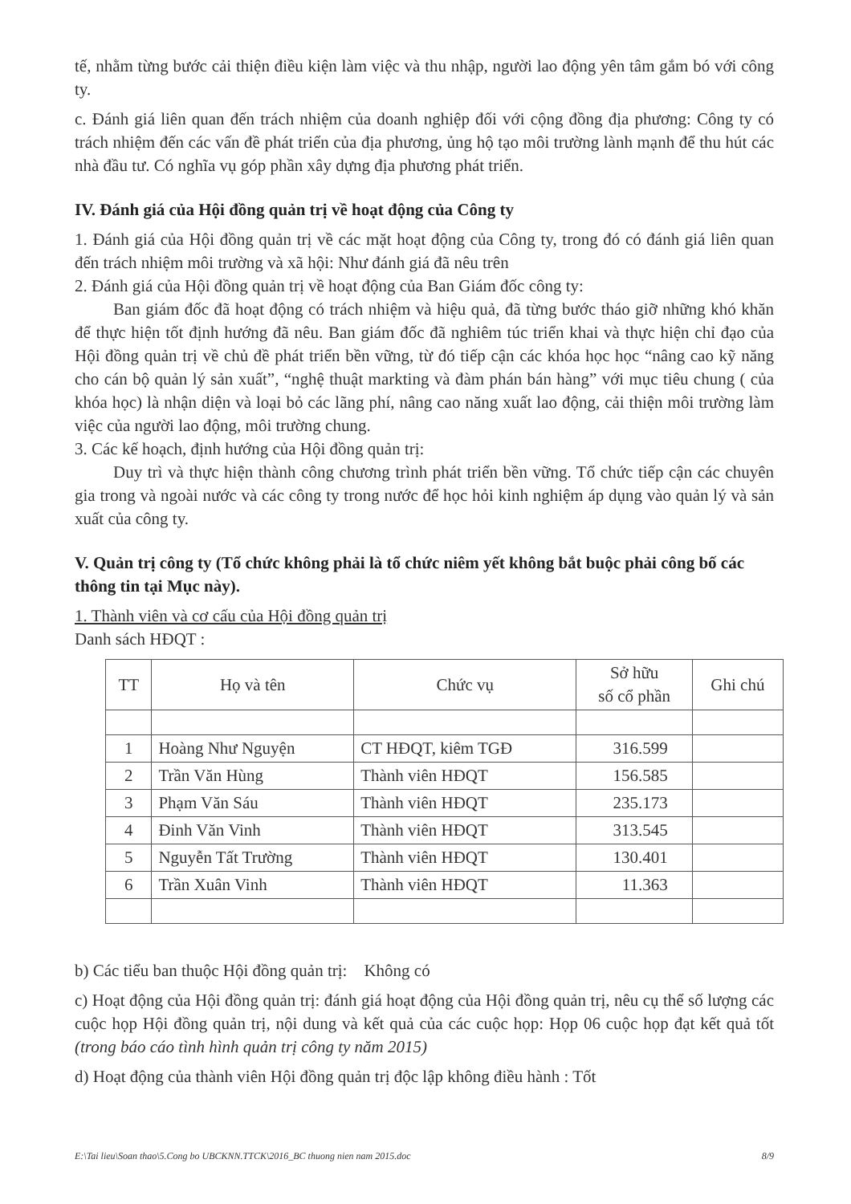tế, nhằm từng bước cải thiện điều kiện làm việc và thu nhập, người lao động yên tâm gắm bó với công ty.
c. Đánh giá liên quan đến trách nhiệm của doanh nghiệp đối với cộng đồng địa phương: Công ty có trách nhiệm đến các vấn đề phát triển của địa phương, ủng hộ tạo môi trường lành mạnh để thu hút các nhà đầu tư. Có nghĩa vụ góp phần xây dựng địa phương phát triển.
IV. Đánh giá của Hội đồng quản trị về hoạt động của Công ty
1. Đánh giá của Hội đồng quản trị về các mặt hoạt động của Công ty, trong đó có đánh giá liên quan đến trách nhiệm môi trường và xã hội: Như đánh giá đã nêu trên
2. Đánh giá của Hội đồng quản trị về hoạt động của Ban Giám đốc công ty:
Ban giám đốc đã hoạt động có trách nhiệm và hiệu quả, đã từng bước tháo giỡ những khó khăn để thực hiện tốt định hướng đã nêu. Ban giám đốc đã nghiêm túc triển khai và thực hiện chỉ đạo của Hội đồng quản trị về chủ đề phát triển bền vững, từ đó tiếp cận các khóa học học “nâng cao kỹ năng cho cán bộ quản lý sản xuất”, “nghệ thuật markting và đàm phán bán hàng” với mục tiêu chung ( của khóa học) là nhận diện và loại bỏ các lãng phí, nâng cao năng xuất lao động, cải thiện môi trường làm việc của người lao động, môi trường chung.
3. Các kế hoạch, định hướng của Hội đồng quản trị:
Duy trì và thực hiện thành công chương trình phát triển bền vững. Tổ chức tiếp cận các chuyên gia trong và ngoài nước và các công ty trong nước để học hỏi kinh nghiệm áp dụng vào quản lý và sản xuất của công ty.
V. Quản trị công ty (Tổ chức không phải là tổ chức niêm yết không bắt buộc phải công bố các thông tin tại Mục này).
1. Thành viên và cơ cấu của Hội đồng quản trị
Danh sách HĐQT :
| TT | Họ và tên | Chức vụ | Sở hữu số cổ phần | Ghi chú |
| --- | --- | --- | --- | --- |
| 1 | Hoàng Như Nguyện | CT HĐQT, kiêm TGĐ | 316.599 | |
| 2 | Trần Văn Hùng | Thành viên HĐQT | 156.585 | |
| 3 | Phạm Văn Sáu | Thành viên HĐQT | 235.173 | |
| 4 | Đinh Văn Vinh | Thành viên HĐQT | 313.545 | |
| 5 | Nguyễn Tất Trường | Thành viên HĐQT | 130.401 | |
| 6 | Trần Xuân Vinh | Thành viên HĐQT | 11.363 | |
b) Các tiểu ban thuộc Hội đồng quản trị: Không có
c) Hoạt động của Hội đồng quản trị: đánh giá hoạt động của Hội đồng quản trị, nêu cụ thể số lượng các cuộc họp Hội đồng quản trị, nội dung và kết quả của các cuộc họp: Họp 06 cuộc họp đạt kết quả tốt (trong báo cáo tình hình quản trị công ty năm 2015)
d) Hoạt động của thành viên Hội đồng quản trị độc lập không điều hành : Tốt
E:\Tai lieu\Soan thao\5.Cong bo UBCKNN.TTCK\2016_BC thuong nien nam 2015.doc 8/9